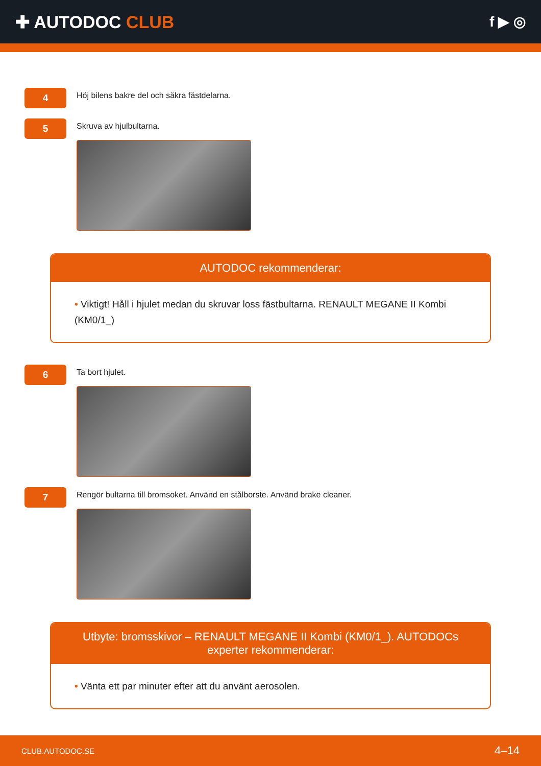✚ AUTODOC CLUB
f ▶ ◎
4
Höj bilens bakre del och säkra fästdelarna.
5
Skruva av hjulbultarna.
AUTODOC rekommenderar:
• Viktigt! Håll i hjulet medan du skruvar loss fästbultarna. RENAULT MEGANE II Kombi (KM0/1_)
6
Ta bort hjulet.
7
Rengör bultarna till bromsoket. Använd en stålborste. Använd brake cleaner.
Utbyte: bromsskivor – RENAULT MEGANE II Kombi (KM0/1_). AUTODOCs experter rekommenderar:
• Vänta ett par minuter efter att du använt aerosolen.
CLUB.AUTODOC.SE 4–14